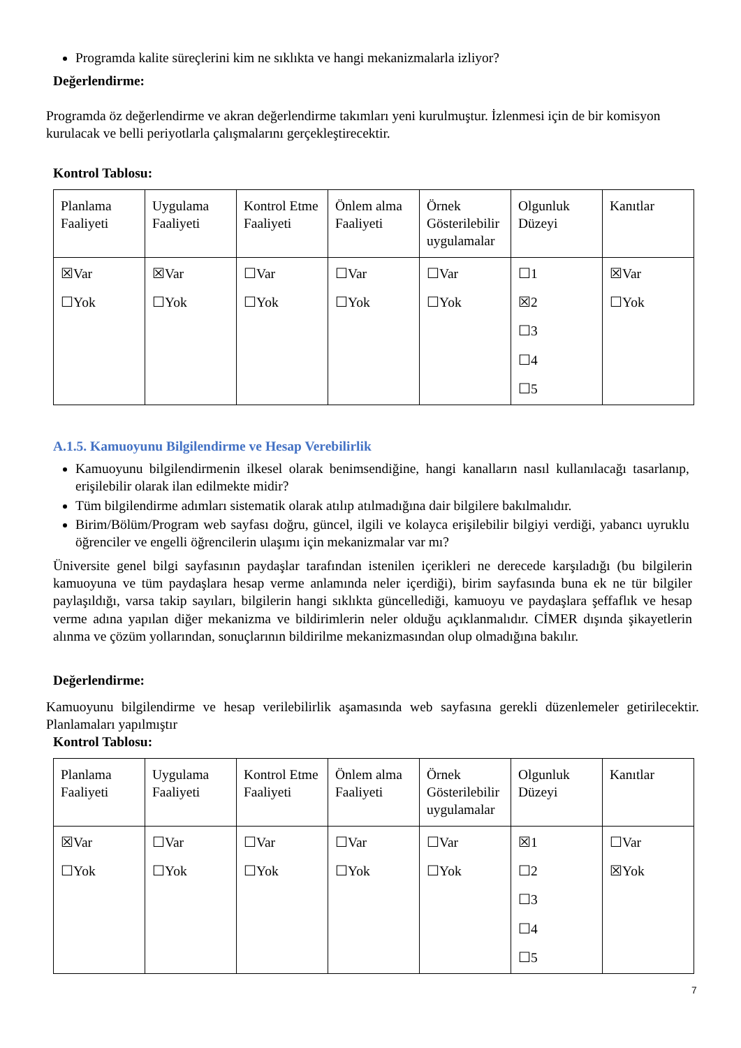Programda kalite süreçlerini kim ne sıklıkta ve hangi mekanizmalarla izliyor?
Değerlendirme:
Programda öz değerlendirme ve akran değerlendirme takımları yeni kurulmuştur. İzlenmesi için de bir komisyon kurulacak ve belli periyotlarla çalışmalarını gerçekleştirecektir.
Kontrol Tablosu:
| Planlama Faaliyeti | Uygulama Faaliyeti | Kontrol Etme Faaliyeti | Önlem alma Faaliyeti | Örnek Gösterilebilir uygulamalar | Olgunluk Düzeyi | Kanıtlar |
| ☒Var ☐Yok | ☒Var ☐Yok | ☐Var ☐Yok | ☐Var ☐Yok | ☐Var ☐Yok | ☐1 ☒2 ☐3 ☐4 ☐5 | ☒Var ☐Yok |
A.1.5. Kamuoyunu Bilgilendirme ve Hesap Verebilirlik
Kamuoyunu bilgilendirmenin ilkesel olarak benimsendiğine, hangi kanalların nasıl kullanılacağı tasarlanıp, erişilebilir olarak ilan edilmekte midir?
Tüm bilgilendirme adımları sistematik olarak atılıp atılmadığına dair bilgilere bakılmalıdır.
Birim/Bölüm/Program web sayfası doğru, güncel, ilgili ve kolayca erişilebilir bilgiyi verdiği, yabancı uyruklu öğrenciler ve engelli öğrencilerin ulaşımı için mekanizmalar var mı?
Üniversite genel bilgi sayfasının paydaşlar tarafından istenilen içerikleri ne derecede karşıladığı (bu bilgilerin kamuoyuna ve tüm paydaşlara hesap verme anlamında neler içerdiği), birim sayfasında buna ek ne tür bilgiler paylaşıldığı, varsa takip sayıları, bilgilerin hangi sıklıkta güncellediği, kamuoyu ve paydaşlara şeffaflık ve hesap verme adına yapılan diğer mekanizma ve bildirimlerin neler olduğu açıklanmalıdır. CİMER dışında şikayetlerin alınma ve çözüm yollarından, sonuçlarının bildirilme mekanizmasından olup olmadığına bakılır.
Değerlendirme:
Kamuoyunu bilgilendirme ve hesap verilebilirlik aşamasında web sayfasına gerekli düzenlemeler getirilecektir. Planlamaları yapılmıştır
Kontrol Tablosu:
| Planlama Faaliyeti | Uygulama Faaliyeti | Kontrol Etme Faaliyeti | Önlem alma Faaliyeti | Örnek Gösterilebilir uygulamalar | Olgunluk Düzeyi | Kanıtlar |
| ☒Var ☐Yok | ☐Var ☐Yok | ☐Var ☐Yok | ☐Var ☐Yok | ☐Var ☐Yok | ☒1 ☐2 ☐3 ☐4 ☐5 | ☐Var ☒Yok |
7